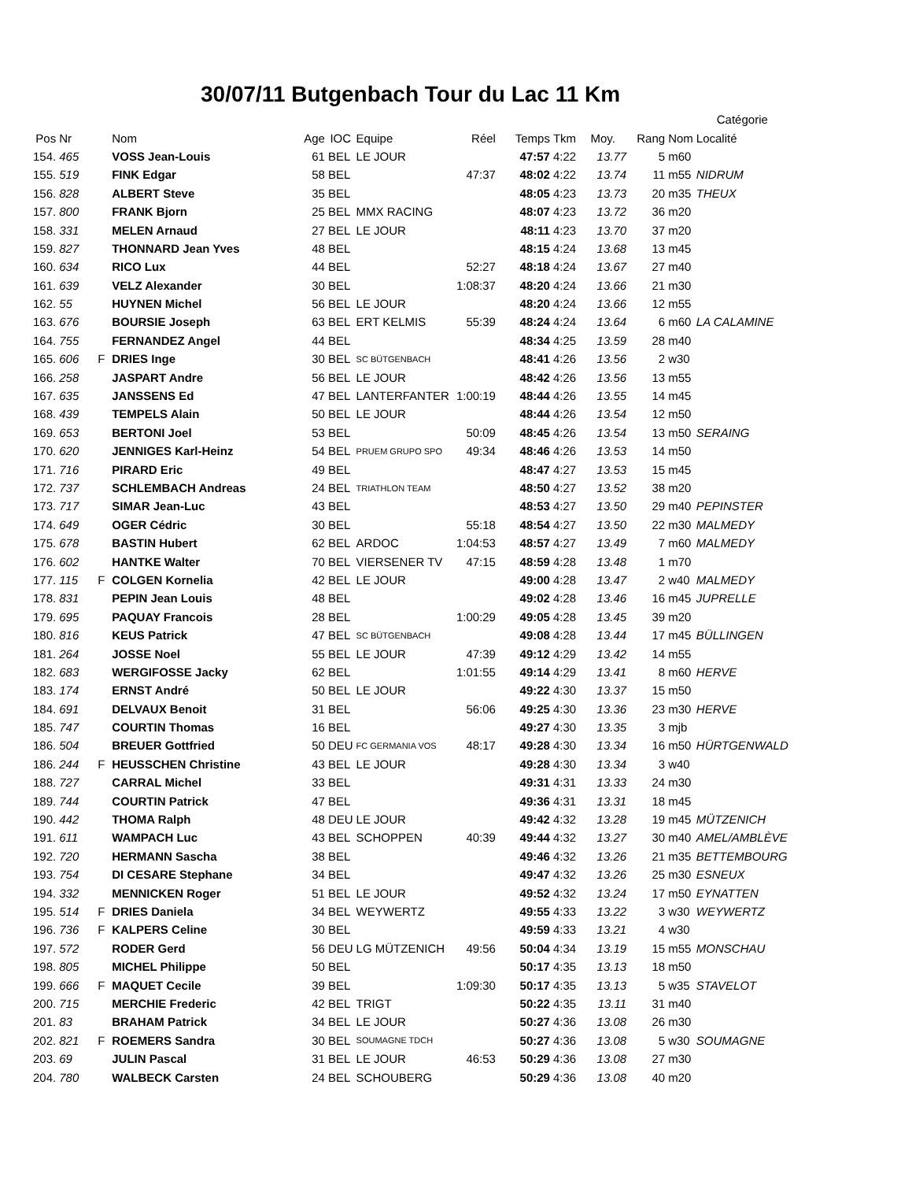30/07/11 Butgenbach Tour du Lac 11 Km
| | | | | | | | | | | | | | Catégorie | |
| --- | --- | --- | --- | --- | --- | --- | --- | --- | --- | --- | --- | --- | --- | --- |
| Pos | Nr | | Nom | Age | IOC | Equipe | Réel | Temps | Tkm | Moy. | Rang | Nom | Localité | |
| 154. | 465 | | VOSS Jean-Louis | 61 | BEL | LE JOUR | | 47:57 | 4:22 | 13.77 | 5 | m60 | | |
| 155. | 519 | | FINK Edgar | 58 | BEL | | 47:37 | 48:02 | 4:22 | 13.74 | 11 | m55 | NIDRUM | |
| 156. | 828 | | ALBERT Steve | 35 | BEL | | | 48:05 | 4:23 | 13.73 | 20 | m35 | THEUX | |
| 157. | 800 | | FRANK Bjorn | 25 | BEL | MMX RACING | | 48:07 | 4:23 | 13.72 | 36 | m20 | | |
| 158. | 331 | | MELEN Arnaud | 27 | BEL | LE JOUR | | 48:11 | 4:23 | 13.70 | 37 | m20 | | |
| 159. | 827 | | THONNARD Jean Yves | 48 | BEL | | | 48:15 | 4:24 | 13.68 | 13 | m45 | | |
| 160. | 634 | | RICO Lux | 44 | BEL | | 52:27 | 48:18 | 4:24 | 13.67 | 27 | m40 | | |
| 161. | 639 | | VELZ Alexander | 30 | BEL | | 1:08:37 | 48:20 | 4:24 | 13.66 | 21 | m30 | | |
| 162. | 55 | | HUYNEN Michel | 56 | BEL | LE JOUR | | 48:20 | 4:24 | 13.66 | 12 | m55 | | |
| 163. | 676 | | BOURSIE Joseph | 63 | BEL | ERT KELMIS | 55:39 | 48:24 | 4:24 | 13.64 | 6 | m60 | LA CALAMINE | |
| 164. | 755 | | FERNANDEZ Angel | 44 | BEL | | | 48:34 | 4:25 | 13.59 | 28 | m40 | | |
| 165. | 606 | F | DRIES Inge | 30 | BEL | SC BÜTGENBACH | | 48:41 | 4:26 | 13.56 | 2 | w30 | | |
| 166. | 258 | | JASPART Andre | 56 | BEL | LE JOUR | | 48:42 | 4:26 | 13.56 | 13 | m55 | | |
| 167. | 635 | | JANSSENS Ed | 47 | BEL | LANTERFANTER | 1:00:19 | 48:44 | 4:26 | 13.55 | 14 | m45 | | |
| 168. | 439 | | TEMPELS Alain | 50 | BEL | LE JOUR | | 48:44 | 4:26 | 13.54 | 12 | m50 | | |
| 169. | 653 | | BERTONI Joel | 53 | BEL | | 50:09 | 48:45 | 4:26 | 13.54 | 13 | m50 | SERAING | |
| 170. | 620 | | JENNIGES Karl-Heinz | 54 | BEL | PRUEM GRUPO SPO | 49:34 | 48:46 | 4:26 | 13.53 | 14 | m50 | | |
| 171. | 716 | | PIRARD Eric | 49 | BEL | | | 48:47 | 4:27 | 13.53 | 15 | m45 | | |
| 172. | 737 | | SCHLEMBACH Andreas | 24 | BEL | TRIATHLON TEAM | | 48:50 | 4:27 | 13.52 | 38 | m20 | | |
| 173. | 717 | | SIMAR Jean-Luc | 43 | BEL | | | 48:53 | 4:27 | 13.50 | 29 | m40 | PEPINSTER | |
| 174. | 649 | | OGER Cédric | 30 | BEL | | 55:18 | 48:54 | 4:27 | 13.50 | 22 | m30 | MALMEDY | |
| 175. | 678 | | BASTIN Hubert | 62 | BEL | ARDOC | 1:04:53 | 48:57 | 4:27 | 13.49 | 7 | m60 | MALMEDY | |
| 176. | 602 | | HANTKE Walter | 70 | BEL | VIERSENER TV | 47:15 | 48:59 | 4:28 | 13.48 | 1 | m70 | | |
| 177. | 115 | F | COLGEN Kornelia | 42 | BEL | LE JOUR | | 49:00 | 4:28 | 13.47 | 2 | w40 | MALMEDY | |
| 178. | 831 | | PEPIN Jean Louis | 48 | BEL | | | 49:02 | 4:28 | 13.46 | 16 | m45 | JUPRELLE | |
| 179. | 695 | | PAQUAY Francois | 28 | BEL | | 1:00:29 | 49:05 | 4:28 | 13.45 | 39 | m20 | | |
| 180. | 816 | | KEUS Patrick | 47 | BEL | SC BÜTGENBACH | | 49:08 | 4:28 | 13.44 | 17 | m45 | BÜLLINGEN | |
| 181. | 264 | | JOSSE Noel | 55 | BEL | LE JOUR | 47:39 | 49:12 | 4:29 | 13.42 | 14 | m55 | | |
| 182. | 683 | | WERGIFOSSE Jacky | 62 | BEL | | 1:01:55 | 49:14 | 4:29 | 13.41 | 8 | m60 | HERVE | |
| 183. | 174 | | ERNST André | 50 | BEL | LE JOUR | | 49:22 | 4:30 | 13.37 | 15 | m50 | | |
| 184. | 691 | | DELVAUX Benoit | 31 | BEL | | 56:06 | 49:25 | 4:30 | 13.36 | 23 | m30 | HERVE | |
| 185. | 747 | | COURTIN Thomas | 16 | BEL | | | 49:27 | 4:30 | 13.35 | 3 | mjb | | |
| 186. | 504 | | BREUER Gottfried | 50 | DEU | FC GERMANIA VOS | 48:17 | 49:28 | 4:30 | 13.34 | 16 | m50 | HÜRTGENWALD | |
| 186. | 244 | F | HEUSSCHEN Christine | 43 | BEL | LE JOUR | | 49:28 | 4:30 | 13.34 | 3 | w40 | | |
| 188. | 727 | | CARRAL Michel | 33 | BEL | | | 49:31 | 4:31 | 13.33 | 24 | m30 | | |
| 189. | 744 | | COURTIN Patrick | 47 | BEL | | | 49:36 | 4:31 | 13.31 | 18 | m45 | | |
| 190. | 442 | | THOMA Ralph | 48 | DEU | LE JOUR | | 49:42 | 4:32 | 13.28 | 19 | m45 | MÜTZENICH | |
| 191. | 611 | | WAMPACH Luc | 43 | BEL | SCHOPPEN | 40:39 | 49:44 | 4:32 | 13.27 | 30 | m40 | AMEL/AMBLÈVE | |
| 192. | 720 | | HERMANN Sascha | 38 | BEL | | | 49:46 | 4:32 | 13.26 | 21 | m35 | BETTEMBOURG | |
| 193. | 754 | | DI CESARE Stephane | 34 | BEL | | | 49:47 | 4:32 | 13.26 | 25 | m30 | ESNEUX | |
| 194. | 332 | | MENNICKEN Roger | 51 | BEL | LE JOUR | | 49:52 | 4:32 | 13.24 | 17 | m50 | EYNATTEN | |
| 195. | 514 | F | DRIES Daniela | 34 | BEL | WEYWERTZ | | 49:55 | 4:33 | 13.22 | 3 | w30 | WEYWERTZ | |
| 196. | 736 | F | KALPERS Celine | 30 | BEL | | | 49:59 | 4:33 | 13.21 | 4 | w30 | | |
| 197. | 572 | | RODER Gerd | 56 | DEU | LG MÜTZENICH | 49:56 | 50:04 | 4:34 | 13.19 | 15 | m55 | MONSCHAU | |
| 198. | 805 | | MICHEL Philippe | 50 | BEL | | | 50:17 | 4:35 | 13.13 | 18 | m50 | | |
| 199. | 666 | F | MAQUET Cecile | 39 | BEL | | 1:09:30 | 50:17 | 4:35 | 13.13 | 5 | w35 | STAVELOT | |
| 200. | 715 | | MERCHIE Frederic | 42 | BEL | TRIGT | | 50:22 | 4:35 | 13.11 | 31 | m40 | | |
| 201. | 83 | | BRAHAM Patrick | 34 | BEL | LE JOUR | | 50:27 | 4:36 | 13.08 | 26 | m30 | | |
| 202. | 821 | F | ROEMERS Sandra | 30 | BEL | SOUMAGNE TDCH | | 50:27 | 4:36 | 13.08 | 5 | w30 | SOUMAGNE | |
| 203. | 69 | | JULIN Pascal | 31 | BEL | LE JOUR | 46:53 | 50:29 | 4:36 | 13.08 | 27 | m30 | | |
| 204. | 780 | | WALBECK Carsten | 24 | BEL | SCHOUBERG | | 50:29 | 4:36 | 13.08 | 40 | m20 | | |